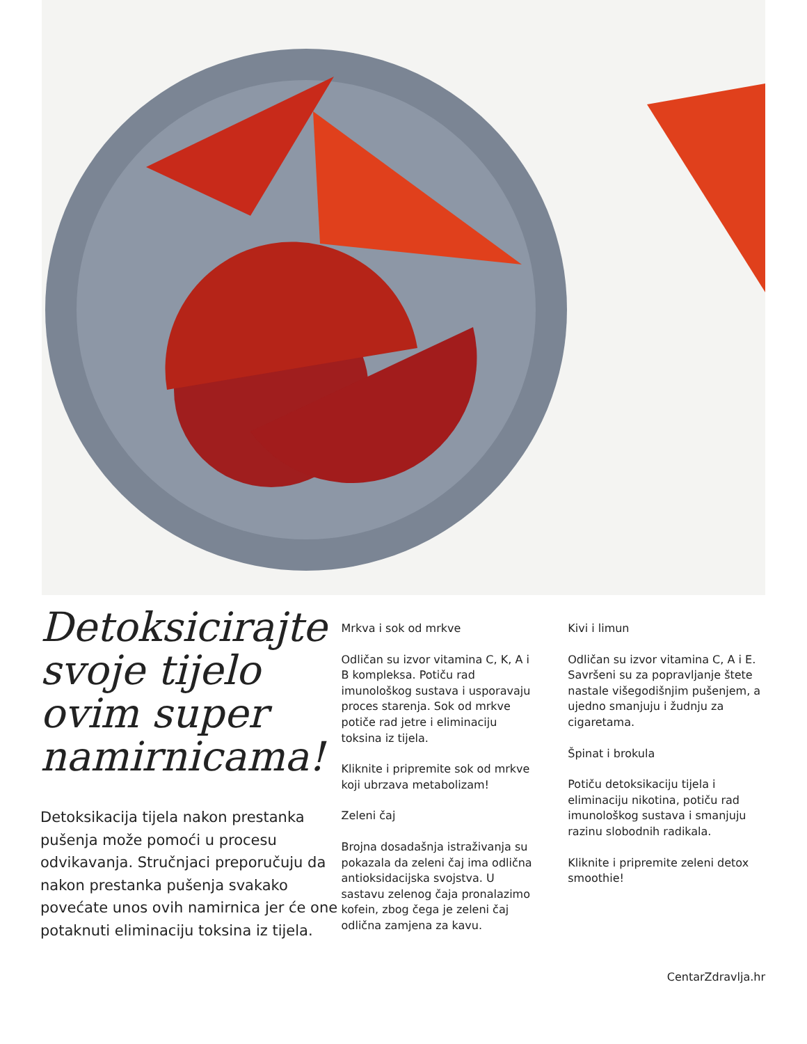Detoksicirajte svoje tijelo ovim super namirnicama!
Detoksikacija tijela nakon prestanka pušenja može pomoći u procesu odvikavanja. Stručnjaci preporučuju da nakon prestanka pušenja svakako povećate unos ovih namirnica jer će one potaknuti eliminaciju toksina iz tijela.
Mrkva i sok od mrkve
Odličan su izvor vitamina C, K, A i B kompleksa. Potiču rad imunološkog sustava i usporavaju proces starenja. Sok od mrkve potiče rad jetre i eliminaciju toksina iz tijela.
Kliknite i pripremite sok od mrkve koji ubrzava metabolizam!
Zeleni čaj
Brojna dosadašnja istraživanja su pokazala da zeleni čaj ima odlična antioksidacijska svojstva. U sastavu zelenog čaja pronalazimo kofein, zbog čega je zeleni čaj odlična zamjena za kavu.
Kivi i limun
Odličan su izvor vitamina C, A i E. Savršeni su za popravljanje štete nastale višegodišnjim pušenjem, a ujedno smanjuju i žudnju za cigaretama.
Špinat i brokula
Potiču detoksikaciju tijela i eliminaciju nikotina, potiču rad imunološkog sustava i smanjuju razinu slobodnih radikala.
Kliknite i pripremite zeleni detox smoothie!
CentarZdravlja.hr